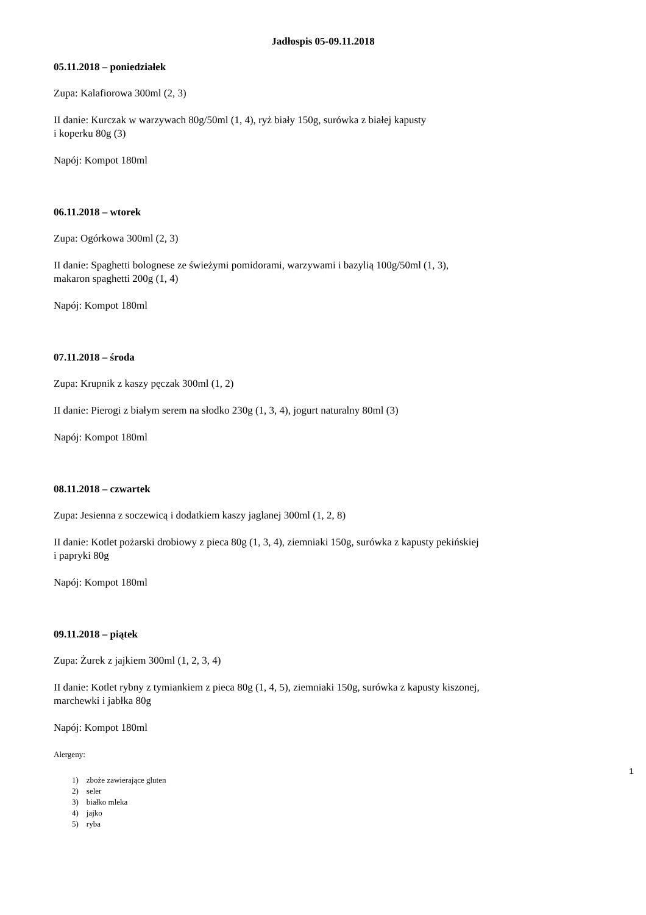Jadłospis 05-09.11.2018
05.11.2018 – poniedziałek
Zupa: Kalafiorowa 300ml (2, 3)
II danie: Kurczak w warzywach 80g/50ml (1, 4), ryż biały 150g, surówka z białej kapusty
i koperku 80g (3)
Napój: Kompot 180ml
06.11.2018 – wtorek
Zupa: Ogórkowa 300ml (2, 3)
II danie: Spaghetti bolognese ze świeżymi pomidorami, warzywami i bazylią 100g/50ml (1, 3),
makaron spaghetti 200g (1, 4)
Napój: Kompot 180ml
07.11.2018 – środa
Zupa: Krupnik z kaszy pęczak 300ml (1, 2)
II danie: Pierogi z białym serem na słodko 230g (1, 3, 4), jogurt naturalny 80ml (3)
Napój: Kompot 180ml
08.11.2018 – czwartek
Zupa: Jesienna z soczewicą i dodatkiem kaszy jaglanej 300ml (1, 2, 8)
II danie: Kotlet pożarski drobiowy z pieca 80g (1, 3, 4), ziemniaki 150g, surówka z kapusty pekińskiej
i papryki 80g
Napój: Kompot 180ml
09.11.2018 – piątek
Zupa: Żurek z jajkiem 300ml (1, 2, 3, 4)
II danie: Kotlet rybny z tymiankiem z pieca 80g (1, 4, 5), ziemniaki 150g, surówka z kapusty kiszonej,
marchewki i jabłka 80g
Napój: Kompot 180ml
Alergeny:
1) zboże zawierające gluten
2) seler
3) białko mleka
4) jajko
5) ryba
1